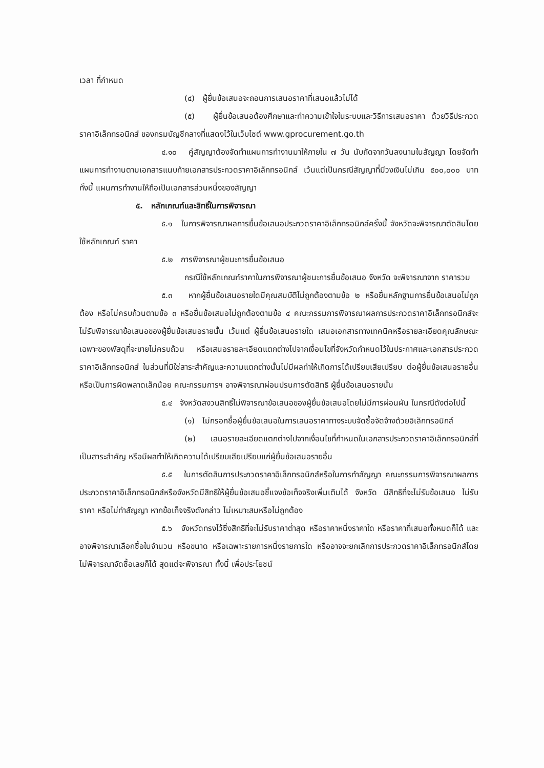เวลา ที่กำหนด
(๔) ผู้ยื่นข้อเสนอจะถอนการเสนอราคาที่เสนอแล้วไม่ได้
(๕) ผู้ยื่นข้อเสนอต้องศึกษาและทำความเข้าใจในระบบและวิธีการเสนอราคา ด้วยวิธีประกวดราคาอิเล็กทรอนิกส์ ของกรมบัญชีกลางที่แสดงไว้ในเว็บไซต์ www.gprocurement.go.th
๔.๑๐ คู่สัญญาต้องจัดทำแผนการทำงานมาให้ภายใน ๗ วัน นับถัดจากวันลงนามในสัญญา โดยจัดทำแผนการทำงานตามเอกสารแนบท้ายเอกสารประกวดราคาอิเล็กทรอนิกส์ เว้นแต่เป็นกรณีสัญญาที่มีวงเงินไม่เกิน ๕๐๐,๐๐๐ บาททั้งนี้ แผนการทำงานให้ถือเป็นเอกสารส่วนหนึ่งของสัญญา
๕. หลักเกณฑ์และสิทธิ์ในการพิจารณา
๕.๑ ในการพิจารณาผลการยื่นข้อเสนอประกวดราคาอิเล็กทรอนิกส์ครั้งนี้ จังหวัดจะพิจารณาตัดสินโดยใช้หลักเกณฑ์ ราคา
๕.๒ การพิจารณาผู้ชนะการยื่นข้อเสนอ
กรณีใช้หลักเกณฑ์ราคาในการพิจารณาผู้ชนะการยื่นข้อเสนอ จังหวัด จะพิจารณาจาก ราคารวม
๕.๓ หากผู้ยื่นข้อเสนอรายใดมีคุณสมบัติไม่ถูกต้องตามข้อ ๒ หรือยื่นหลักฐานการยื่นข้อเสนอไม่ถูกต้อง หรือไม่ครบถ้วนตามข้อ ๓ หรือยื่นข้อเสนอไม่ถูกต้องตามข้อ ๔ คณะกรรมการพิจารณาผลการประกวดราคาอิเล็กทรอนิกส์จะไม่รับพิจารณาข้อเสนอของผู้ยื่นข้อเสนอรายนั้น เว้นแต่ ผู้ยื่นข้อเสนอรายใด เสนอเอกสารทางเทคนิคหรือรายละเอียดคุณลักษณะเฉพาะของพัสดุที่จะขายไม่ครบถ้วน หรือเสนอรายละเอียดแตกต่างไปจากเงื่อนไขที่จังหวัดกำหนดไว้ในประกาศและเอกสารประกวดราคาอิเล็กทรอนิกส์ ในส่วนที่มิใช่สาระสำคัญและความแตกต่างนั้นไม่มีผลทำให้เกิดการได้เปรียบเสียเปรียบ ต่อผู้ยื่นข้อเสนอรายอื่น หรือเป็นการผิดพลาดเล็กน้อย คณะกรรมการฯ อาจพิจารณาผ่อนปรนการตัดสิทธิ ผู้ยื่นข้อเสนอรายนั้น
๕.๔ จังหวัดสงวนสิทธิ์ไม่พิจารณาข้อเสนอของผู้ยื่นข้อเสนอโดยไม่มีการผ่อนผัน ในกรณีดังต่อไปนี้
(๑) ไม่กรอกชื่อผู้ยื่นข้อเสนอในการเสนอราคาทางระบบจัดซื้อจัดจ้างด้วยอิเล็กทรอนิกส์
(๒) เสนอรายละเอียดแตกต่างไปจากเงื่อนไขที่กำหนดในเอกสารประกวดราคาอิเล็กทรอนิกส์ที่เป็นสาระสำคัญ หรือมีผลทำให้เกิดความได้เปรียบเสียเปรียบแก่ผู้ยื่นข้อเสนอรายอื่น
๕.๕ ในการตัดสินการประกวดราคาอิเล็กทรอนิกส์หรือในการทำสัญญา คณะกรรมการพิจารณาผลการประกวดราคาอิเล็กทรอนิกส์หรือจังหวัดมีสิทธิให้ผู้ยื่นข้อเสนอชี้แจงข้อเท็จจริงเพิ่มเติมได้ จังหวัด มีสิทธิที่จะไม่รับข้อเสนอ ไม่รับราคา หรือไม่ทำสัญญา หากข้อเท็จจริงดังกล่าว ไม่เหมาะสมหรือไม่ถูกต้อง
๕.๖ จังหวัดทรงไว้ซึ่งสิทธิที่จะไม่รับราคาต่ำสุด หรือราคาหนึ่งราคาใด หรือราคาที่เสนอทั้งหมดก็ได้ และอาจพิจารณาเลือกซื้อในจำนวน หรือขนาด หรือเฉพาะรายการหนึ่งรายการใด หรืออาจจะยกเลิกการประกวดราคาอิเล็กทรอนิกส์โดยไม่พิจารณาจัดซื้อเลยก็ได้ สุดแต่จะพิจารณา ทั้งนี้ เพื่อประโยชน์